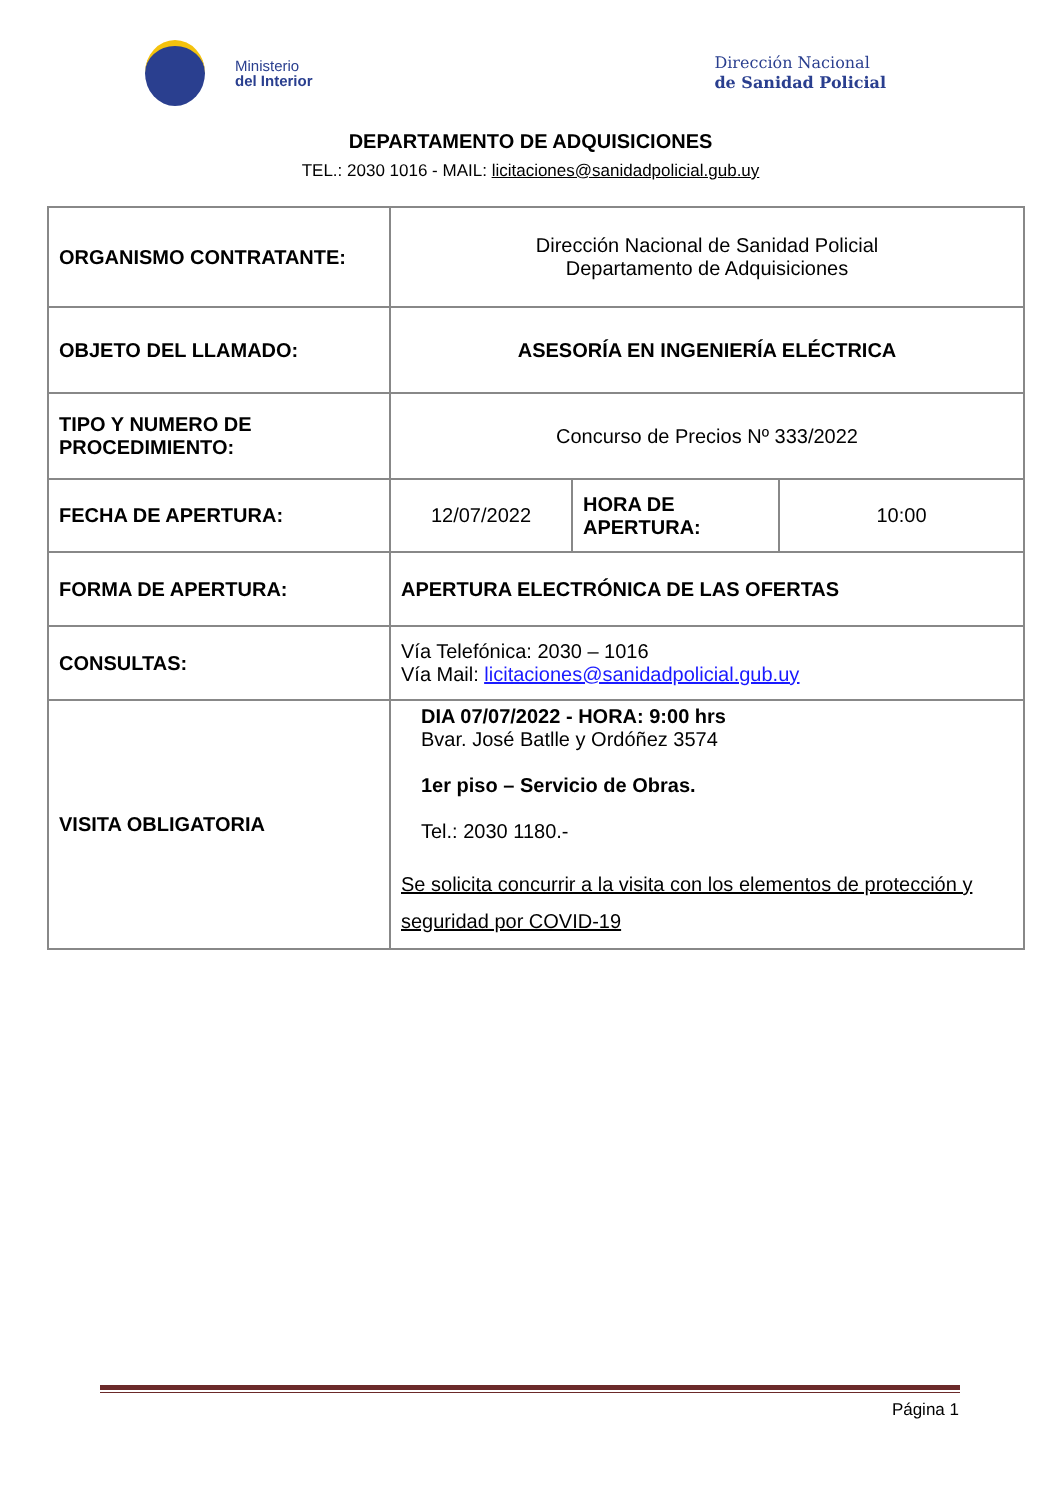Ministerio
del Interior
Dirección Nacional
de Sanidad Policial
DEPARTAMENTO DE ADQUISICIONES
TEL.: 2030 1016 - MAIL: licitaciones@sanidadpolicial.gub.uy
| ORGANISMO CONTRATANTE: | Dirección Nacional de Sanidad Policial Departamento de Adquisiciones | | |
| OBJETO DEL LLAMADO: | ASESORÍA EN INGENIERÍA ELÉCTRICA | | |
| TIPO Y NUMERO DE PROCEDIMIENTO: | Concurso de Precios Nº 333/2022 | | |
| FECHA DE APERTURA: | 12/07/2022 | HORA DE APERTURA: | 10:00 |
| FORMA DE APERTURA: | APERTURA ELECTRÓNICA DE LAS OFERTAS | | |
| CONSULTAS: | Vía Telefónica: 2030 – 1016 Vía Mail: licitaciones@sanidadpolicial.gub.uy | | |
| VISITA OBLIGATORIA | DIA 07/07/2022 - HORA: 9:00 hrs Bvar. José Batlle y Ordóñez 3574 1er piso – Servicio de Obras. Tel.: 2030 1180.- Se solicita concurrir a la visita con los elementos de protección y seguridad por COVID-19 | | |
Página 1